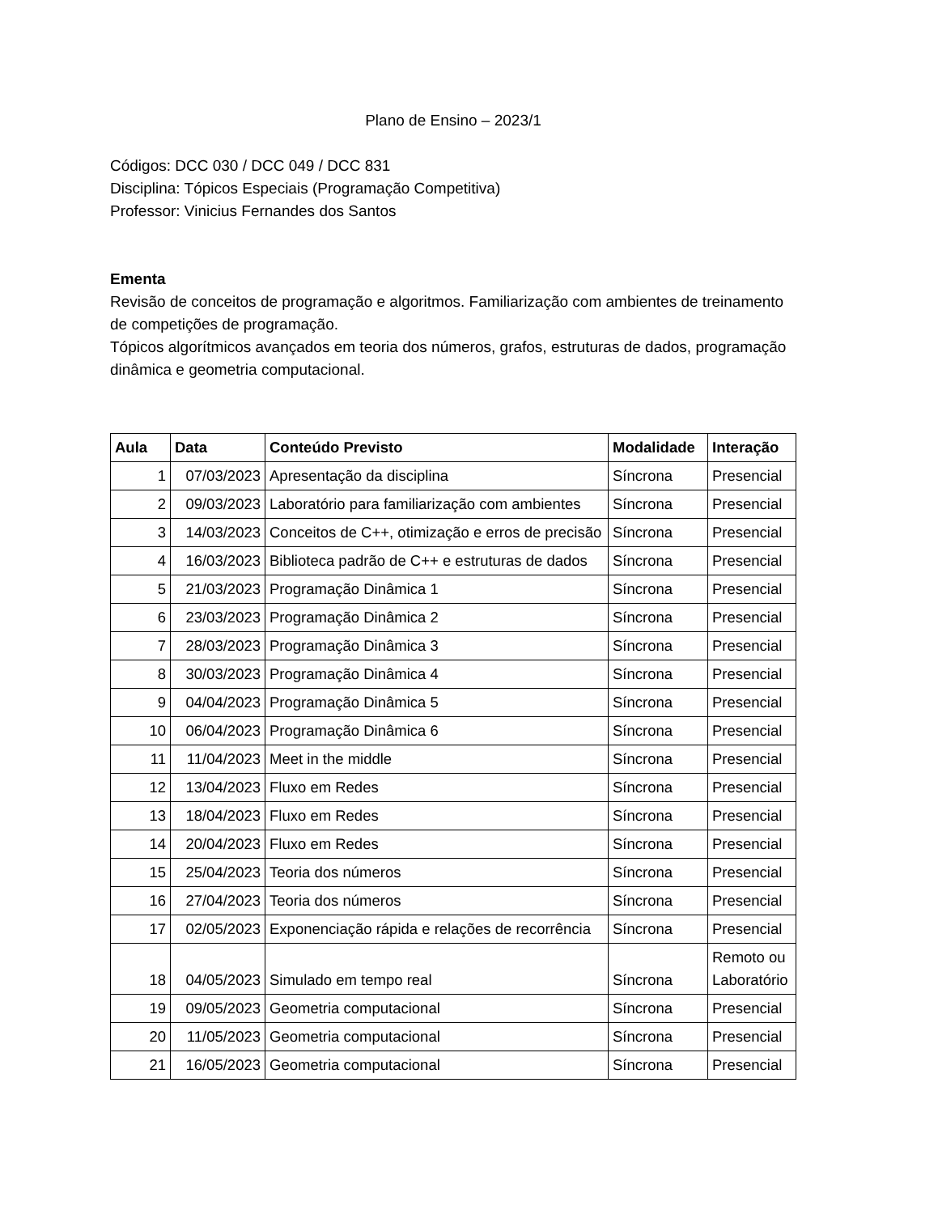Plano de Ensino – 2023/1
Códigos: DCC 030 / DCC 049 / DCC 831
Disciplina: Tópicos Especiais (Programação Competitiva)
Professor: Vinicius Fernandes dos Santos
Ementa
Revisão de conceitos de programação e algoritmos. Familiarização com ambientes de treinamento de competições de programação.
Tópicos algorítmicos avançados em teoria dos números, grafos, estruturas de dados, programação dinâmica e geometria computacional.
| Aula | Data | Conteúdo Previsto | Modalidade | Interação |
| --- | --- | --- | --- | --- |
| 1 | 07/03/2023 | Apresentação da disciplina | Síncrona | Presencial |
| 2 | 09/03/2023 | Laboratório para familiarização com ambientes | Síncrona | Presencial |
| 3 | 14/03/2023 | Conceitos de C++, otimização e erros de precisão | Síncrona | Presencial |
| 4 | 16/03/2023 | Biblioteca padrão de C++ e estruturas de dados | Síncrona | Presencial |
| 5 | 21/03/2023 | Programação Dinâmica 1 | Síncrona | Presencial |
| 6 | 23/03/2023 | Programação Dinâmica 2 | Síncrona | Presencial |
| 7 | 28/03/2023 | Programação Dinâmica 3 | Síncrona | Presencial |
| 8 | 30/03/2023 | Programação Dinâmica 4 | Síncrona | Presencial |
| 9 | 04/04/2023 | Programação Dinâmica 5 | Síncrona | Presencial |
| 10 | 06/04/2023 | Programação Dinâmica 6 | Síncrona | Presencial |
| 11 | 11/04/2023 | Meet in the middle | Síncrona | Presencial |
| 12 | 13/04/2023 | Fluxo em Redes | Síncrona | Presencial |
| 13 | 18/04/2023 | Fluxo em Redes | Síncrona | Presencial |
| 14 | 20/04/2023 | Fluxo em Redes | Síncrona | Presencial |
| 15 | 25/04/2023 | Teoria dos números | Síncrona | Presencial |
| 16 | 27/04/2023 | Teoria dos números | Síncrona | Presencial |
| 17 | 02/05/2023 | Exponenciação rápida e relações de recorrência | Síncrona | Presencial |
| 18 | 04/05/2023 | Simulado em tempo real | Síncrona | Remoto ou Laboratório |
| 19 | 09/05/2023 | Geometria computacional | Síncrona | Presencial |
| 20 | 11/05/2023 | Geometria computacional | Síncrona | Presencial |
| 21 | 16/05/2023 | Geometria computacional | Síncrona | Presencial |